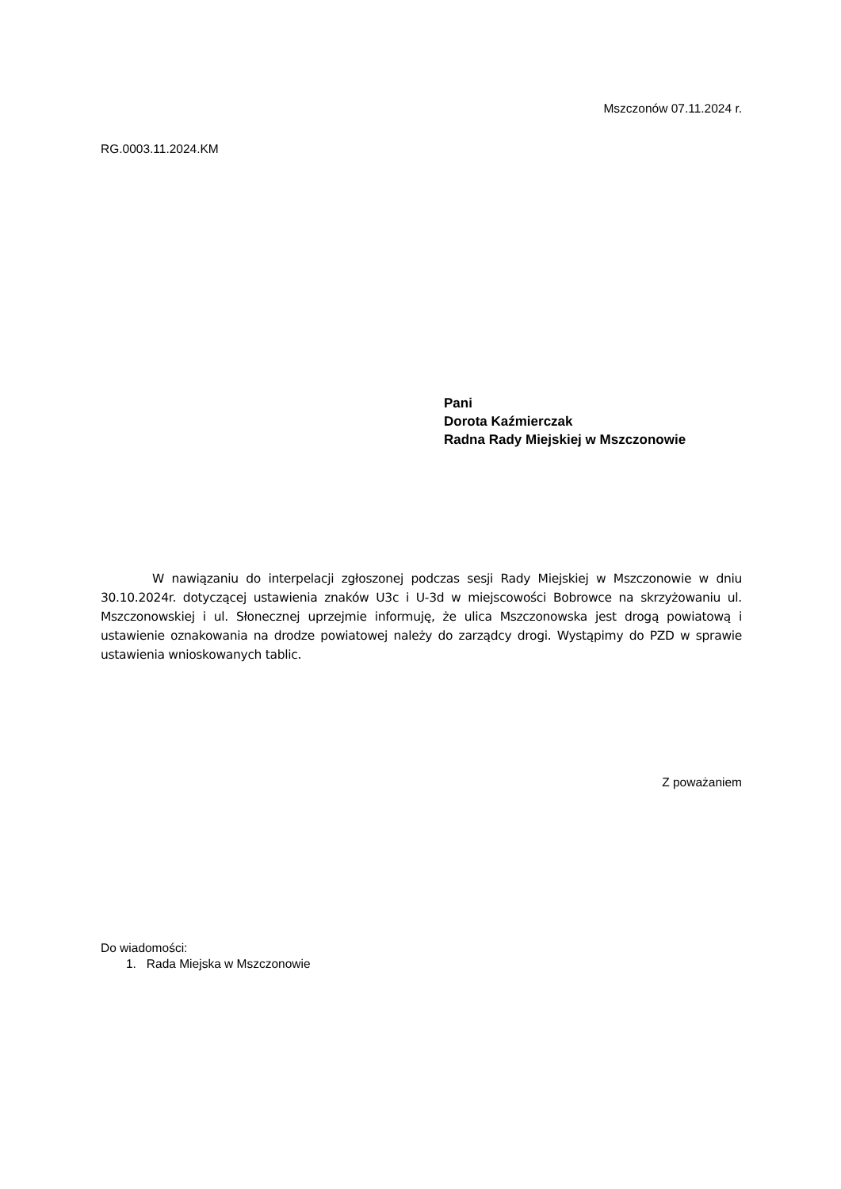Mszczonów 07.11.2024 r.
RG.0003.11.2024.KM
Pani
Dorota Kaźmierczak
Radna Rady Miejskiej w Mszczonowie
W nawiązaniu do interpelacji zgłoszonej podczas sesji Rady Miejskiej w Mszczonowie w dniu 30.10.2024r. dotyczącej ustawienia znaków U3c i U-3d w miejscowości Bobrowce na skrzyżowaniu ul. Mszczonowskiej i ul. Słonecznej uprzejmie informuję, że ulica Mszczonowska jest drogą powiatową i ustawienie oznakowania na drodze powiatowej należy do zarządcy drogi. Wystąpimy do PZD w sprawie ustawienia wnioskowanych tablic.
Z poważaniem
Do wiadomości:
1. Rada Miejska w Mszczonowie